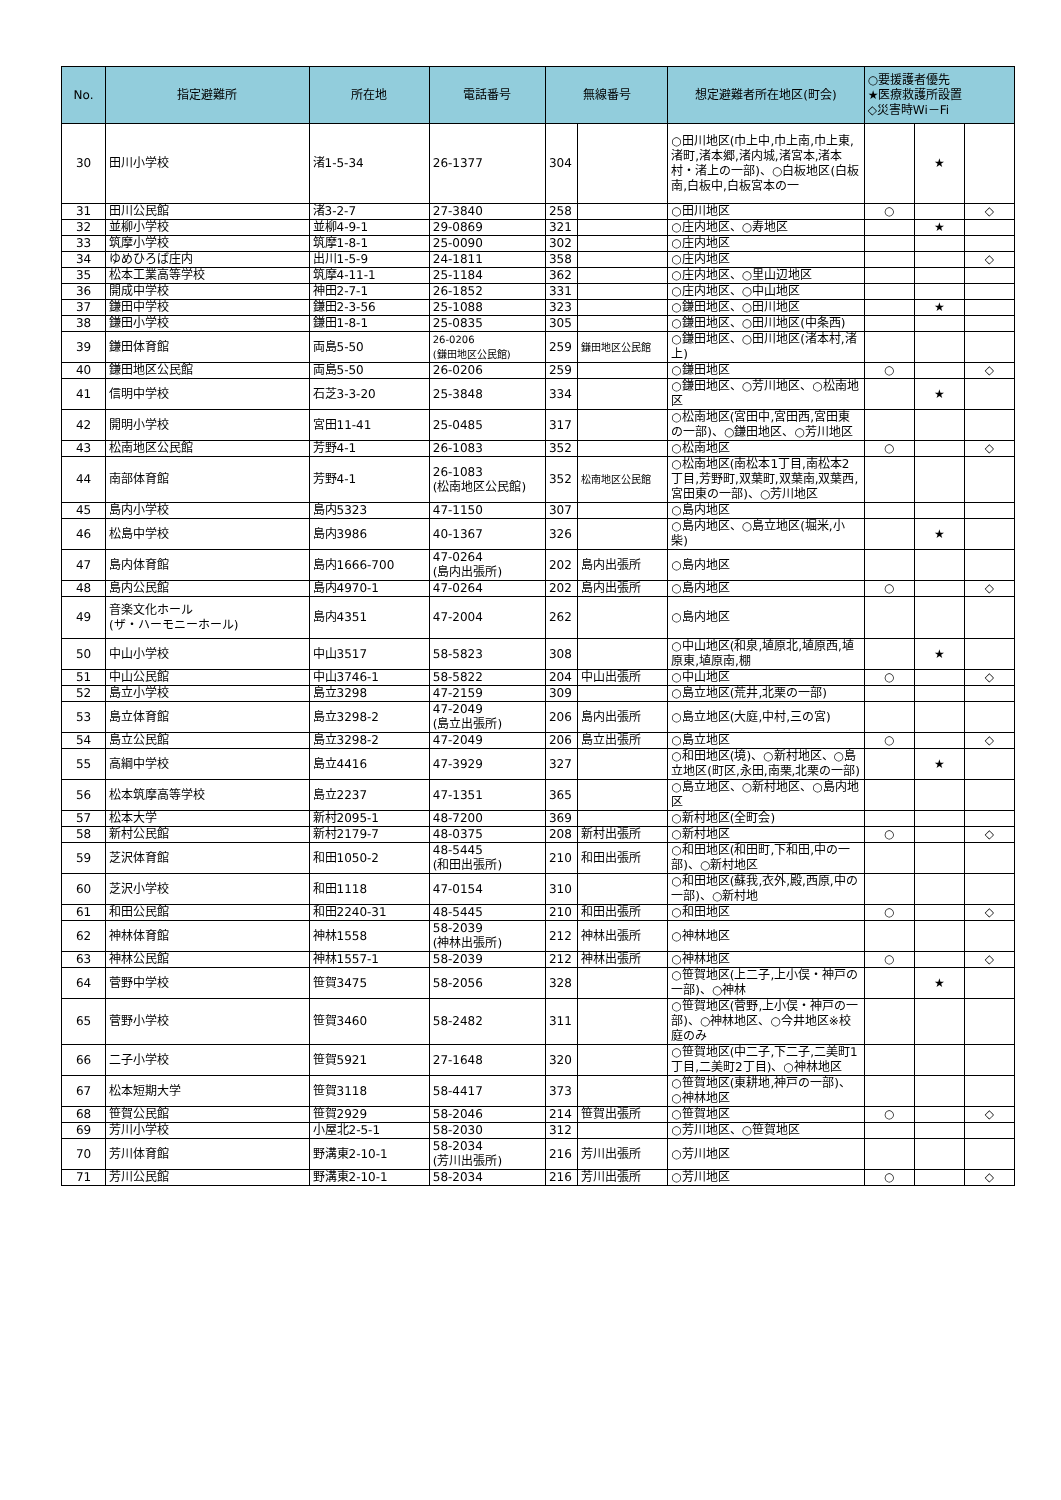| No. | 指定避難所 | 所在地 | 電話番号 | 無線番号 | | 想定避難者所在地区(町会) | ○要援護者優先 ★医療救護所設置 ◇災害時Wi－Fi | | |
| --- | --- | --- | --- | --- | --- | --- | --- | --- | --- |
| 30 | 田川小学校 | 渚1-5-34 | 26-1377 | 304 | | ○田川地区(巾上中,巾上南,巾上東,渚町,渚本郷,渚内城,渚宮本,渚本村・渚上の一部)、○白板地区(白板南,白板中,白板宮本の一 | | ★ | |
| 31 | 田川公民館 | 渚3-2-7 | 27-3840 | 258 | | ○田川地区 | ○ | | ◇ |
| 32 | 並柳小学校 | 並柳4-9-1 | 29-0869 | 321 | | ○庄内地区、○寿地区 | | ★ | |
| 33 | 筑摩小学校 | 筑摩1-8-1 | 25-0090 | 302 | | ○庄内地区 | | | |
| 34 | ゆめひろば庄内 | 出川1-5-9 | 24-1811 | 358 | | ○庄内地区 | | | ◇ |
| 35 | 松本工業高等学校 | 筑摩4-11-1 | 25-1184 | 362 | | ○庄内地区、○里山辺地区 | | | |
| 36 | 開成中学校 | 神田2-7-1 | 26-1852 | 331 | | ○庄内地区、○中山地区 | | | |
| 37 | 鎌田中学校 | 鎌田2-3-56 | 25-1088 | 323 | | ○鎌田地区、○田川地区 | | ★ | |
| 38 | 鎌田小学校 | 鎌田1-8-1 | 25-0835 | 305 | | ○鎌田地区、○田川地区(中条西) | | | |
| 39 | 鎌田体育館 | 両島5-50 | 26-0206 (鎌田地区公民館) | 259 | 鎌田地区公民館 | ○鎌田地区、○田川地区(渚本村,渚上) | | | |
| 40 | 鎌田地区公民館 | 両島5-50 | 26-0206 | 259 | | ○鎌田地区 | ○ | | ◇ |
| 41 | 信明中学校 | 石芝3-3-20 | 25-3848 | 334 | | ○鎌田地区、○芳川地区、○松南地区 | | ★ | |
| 42 | 開明小学校 | 宮田11-41 | 25-0485 | 317 | | ○松南地区(宮田中,宮田西,宮田東の一部)、○鎌田地区、○芳川地区 | | | |
| 43 | 松南地区公民館 | 芳野4-1 | 26-1083 | 352 | | ○松南地区 | ○ | | ◇ |
| 44 | 南部体育館 | 芳野4-1 | 26-1083 (松南地区公民館) | 352 | 松南地区公民館 | ○松南地区(南松本1丁目,南松本2丁目,芳野町,双葉町,双葉南,双葉西,宮田東の一部)、○芳川地区 | | | |
| 45 | 島内小学校 | 島内5323 | 47-1150 | 307 | | ○島内地区 | | | |
| 46 | 松島中学校 | 島内3986 | 40-1367 | 326 | | ○島内地区、○島立地区(堀米,小柴) | | ★ | |
| 47 | 島内体育館 | 島内1666-700 | 47-0264 (島内出張所) | 202 | 島内出張所 | ○島内地区 | | | |
| 48 | 島内公民館 | 島内4970-1 | 47-0264 | 202 | 島内出張所 | ○島内地区 | ○ | | ◇ |
| 49 | 音楽文化ホール (ザ・ハーモニーホール) | 島内4351 | 47-2004 | 262 | | ○島内地区 | | | |
| 50 | 中山小学校 | 中山3517 | 58-5823 | 308 | | ○中山地区(和泉,埴原北,埴原西,埴原東,埴原南,棚 | | ★ | |
| 51 | 中山公民館 | 中山3746-1 | 58-5822 | 204 | 中山出張所 | ○中山地区 | ○ | | ◇ |
| 52 | 島立小学校 | 島立3298 | 47-2159 | 309 | | ○島立地区(荒井,北栗の一部) | | | |
| 53 | 島立体育館 | 島立3298-2 | 47-2049 (島立出張所) | 206 | 島内出張所 | ○島立地区(大庭,中村,三の宮) | | | |
| 54 | 島立公民館 | 島立3298-2 | 47-2049 | 206 | 島立出張所 | ○島立地区 | ○ | | ◇ |
| 55 | 高綱中学校 | 島立4416 | 47-3929 | 327 | | ○和田地区(境)、○新村地区、○島立地区(町区,永田,南栗,北栗の一部) | | ★ | |
| 56 | 松本筑摩高等学校 | 島立2237 | 47-1351 | 365 | | ○島立地区、○新村地区、○島内地区 | | | |
| 57 | 松本大学 | 新村2095-1 | 48-7200 | 369 | | ○新村地区(全町会) | | | |
| 58 | 新村公民館 | 新村2179-7 | 48-0375 | 208 | 新村出張所 | ○新村地区 | ○ | | ◇ |
| 59 | 芝沢体育館 | 和田1050-2 | 48-5445 (和田出張所) | 210 | 和田出張所 | ○和田地区(和田町,下和田,中の一部)、○新村地区 | | | |
| 60 | 芝沢小学校 | 和田1118 | 47-0154 | 310 | | ○和田地区(蘇我,衣外,殿,西原,中の一部)、○新村地 | | | |
| 61 | 和田公民館 | 和田2240-31 | 48-5445 | 210 | 和田出張所 | ○和田地区 | ○ | | ◇ |
| 62 | 神林体育館 | 神林1558 | 58-2039 (神林出張所) | 212 | 神林出張所 | ○神林地区 | | | |
| 63 | 神林公民館 | 神林1557-1 | 58-2039 | 212 | 神林出張所 | ○神林地区 | ○ | | ◇ |
| 64 | 菅野中学校 | 笹賀3475 | 58-2056 | 328 | | ○笹賀地区(上二子,上小俣・神戸の一部)、○神林 | | ★ | |
| 65 | 菅野小学校 | 笹賀3460 | 58-2482 | 311 | | ○笹賀地区(菅野,上小俣・神戸の一部)、○神林地区、○今井地区※校庭のみ | | | |
| 66 | 二子小学校 | 笹賀5921 | 27-1648 | 320 | | ○笹賀地区(中二子,下二子,二美町1丁目,二美町2丁目)、○神林地区 | | | |
| 67 | 松本短期大学 | 笹賀3118 | 58-4417 | 373 | | ○笹賀地区(東耕地,神戸の一部)、○神林地区 | | | |
| 68 | 笹賀公民館 | 笹賀2929 | 58-2046 | 214 | 笹賀出張所 | ○笹賀地区 | ○ | | ◇ |
| 69 | 芳川小学校 | 小屋北2-5-1 | 58-2030 | 312 | | ○芳川地区、○笹賀地区 | | | |
| 70 | 芳川体育館 | 野溝東2-10-1 | 58-2034 (芳川出張所) | 216 | 芳川出張所 | ○芳川地区 | | | |
| 71 | 芳川公民館 | 野溝東2-10-1 | 58-2034 | 216 | 芳川出張所 | ○芳川地区 | ○ | | ◇ |